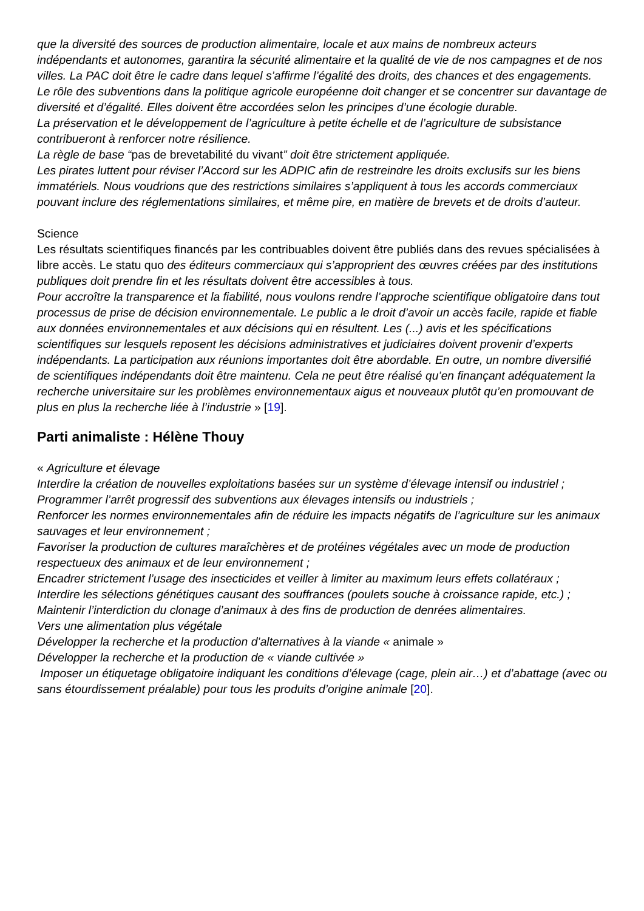que la diversité des sources de production alimentaire, locale et aux mains de nombreux acteurs indépendants et autonomes, garantira la sécurité alimentaire et la qualité de vie de nos campagnes et de nos villes. La PAC doit être le cadre dans lequel s’affirme l’égalité des droits, des chances et des engagements.
Le rôle des subventions dans la politique agricole européenne doit changer et se concentrer sur davantage de diversité et d’égalité. Elles doivent être accordées selon les principes d’une écologie durable.
La préservation et le développement de l’agriculture à petite échelle et de l’agriculture de subsistance contribueront à renforcer notre résilience.
La règle de base “pas de brevetabilité du vivant” doit être strictement appliquée.
Les pirates luttent pour réviser l’Accord sur les ADPIC afin de restreindre les droits exclusifs sur les biens immatériels. Nous voudrions que des restrictions similaires s’appliquent à tous les accords commerciaux pouvant inclure des réglementations similaires, et même pire, en matière de brevets et de droits d’auteur.
Science
Les résultats scientifiques financés par les contribuables doivent être publiés dans des revues spécialisées à libre accès. Le statu quo des éditeurs commerciaux qui s’approprient des œuvres créées par des institutions publiques doit prendre fin et les résultats doivent être accessibles à tous.
Pour accroître la transparence et la fiabilité, nous voulons rendre l’approche scientifique obligatoire dans tout processus de prise de décision environnementale. Le public a le droit d’avoir un accès facile, rapide et fiable aux données environnementales et aux décisions qui en résultent. Les (...) avis et les spécifications scientifiques sur lesquels reposent les décisions administratives et judiciaires doivent provenir d’experts indépendants. La participation aux réunions importantes doit être abordable. En outre, un nombre diversifié de scientifiques indépendants doit être maintenu. Cela ne peut être réalisé qu’en finançant adéquatement la recherche universitaire sur les problèmes environnementaux aigus et nouveaux plutôt qu’en promouvant de plus en plus la recherche liée à l’industrie » [19].
Parti animaliste : Hélène Thouy
« Agriculture et élevage
Interdire la création de nouvelles exploitations basées sur un système d’élevage intensif ou industriel ;
Programmer l’arrêt progressif des subventions aux élevages intensifs ou industriels ;
Renforcer les normes environnementales afin de réduire les impacts négatifs de l’agriculture sur les animaux sauvages et leur environnement ;
Favoriser la production de cultures maraîchères et de protéines végétales avec un mode de production respectueux des animaux et de leur environnement ;
Encadrer strictement l’usage des insecticides et veiller à limiter au maximum leurs effets collatéraux ;
Interdire les sélections génétiques causant des souffrances (poulets souche à croissance rapide, etc.) ;
Maintenir l’interdiction du clonage d’animaux à des fins de production de denrées alimentaires.
Vers une alimentation plus végétale
Développer la recherche et la production d’alternatives à la viande « animale »
Développer la recherche et la production de « viande cultivée »
Imposer un étiquetage obligatoire indiquant les conditions d’élevage (cage, plein air…) et d’abattage (avec ou sans étourdissement préalable) pour tous les produits d’origine animale [20].